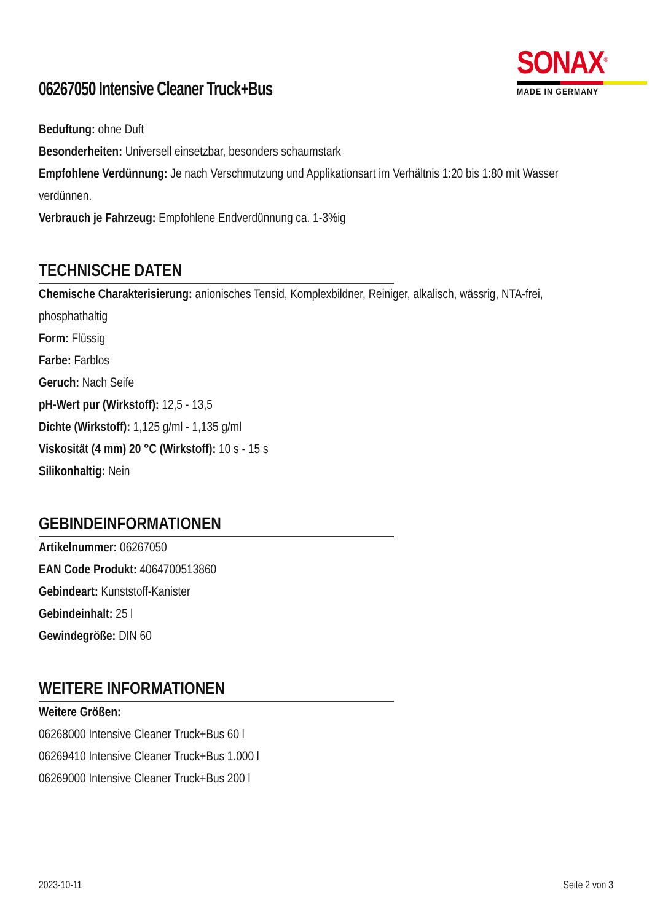06267050 Intensive Cleaner Truck+Bus
SONAX<sup>®</sup>
MADE IN GERMANY
Beduftung: ohne Duft
Besonderheiten: Universell einsetzbar, besonders schaumstark
Empfohlene Verdünnung: Je nach Verschmutzung und Applikationsart im Verhältnis 1:20 bis 1:80 mit Wasser verdünnen.
Verbrauch je Fahrzeug: Empfohlene Endverdünnung ca. 1-3%ig
TECHNISCHE DATEN
Chemische Charakterisierung: anionisches Tensid, Komplexbildner, Reiniger, alkalisch, wässrig, NTA-frei, phosphathaltig
Form: Flüssig
Farbe: Farblos
Geruch: Nach Seife
pH-Wert pur (Wirkstoff): 12,5 - 13,5
Dichte (Wirkstoff): 1,125 g/ml - 1,135 g/ml
Viskosität (4 mm) 20 °C (Wirkstoff): 10 s - 15 s
Silikonhaltig: Nein
GEBINDEINFORMATIONEN
Artikelnummer: 06267050
EAN Code Produkt: 4064700513860
Gebindeart: Kunststoff-Kanister
Gebindeinhalt: 25 l
Gewindegröße: DIN 60
WEITERE INFORMATIONEN
Weitere Größen:
06268000 Intensive Cleaner Truck+Bus 60 l
06269410 Intensive Cleaner Truck+Bus 1.000 l
06269000 Intensive Cleaner Truck+Bus 200 l
2023-10-11 Seite 2 von 3